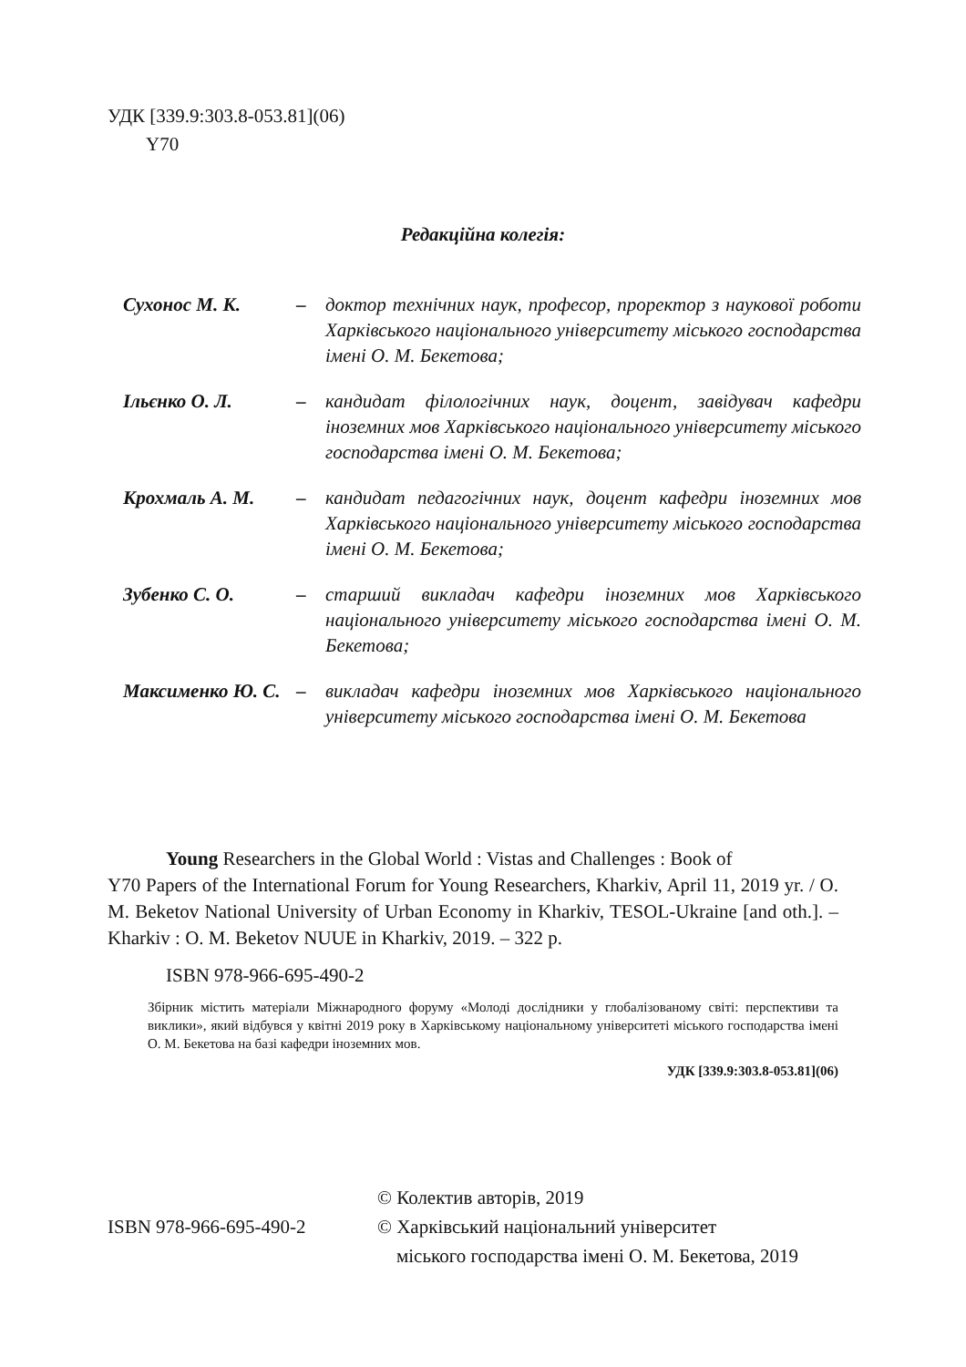УДК [339.9:303.8-053.81](06)
Y70
Редакційна колегія:
Сухонос М. К. – доктор технічних наук, професор, проректор з наукової роботи Харківського національного університету міського господарства імені О. М. Бекетова;
Ільєнко О. Л. – кандидат філологічних наук, доцент, завідувач кафедри іноземних мов Харківського національного університету міського господарства імені О. М. Бекетова;
Крохмаль А. М. – кандидат педагогічних наук, доцент кафедри іноземних мов Харківського національного університету міського господарства імені О. М. Бекетова;
Зубенко С. О. – старший викладач кафедри іноземних мов Харківського національного університету міського господарства імені О. М. Бекетова;
Максименко Ю. С.
– викладач кафедри іноземних мов Харківського національного університету міського господарства імені О. М. Бекетова
Young Researchers in the Global World : Vistas and Challenges : Book of
Y70 Papers of the International Forum for Young Researchers, Kharkiv, April 11, 2019 yr. / O. M. Beketov National University of Urban Economy in Kharkiv, TESOL-Ukraine [and oth.]. – Kharkiv : O. M. Beketov NUUE in Kharkiv, 2019. – 322 p.
ISBN 978-966-695-490-2
Збірник містить матеріали Міжнародного форуму «Молоді дослідники у глобалізованому світі: перспективи та виклики», який відбувся у квітні 2019 року в Харківському національному університеті міського господарства імені О. М. Бекетова на базі кафедри іноземних мов.
УДК [339.9:303.8-053.81](06)
ISBN 978-966-695-490-2
© Колектив авторів, 2019
© Харківський національний університет
міського господарства імені О. М. Бекетова, 2019